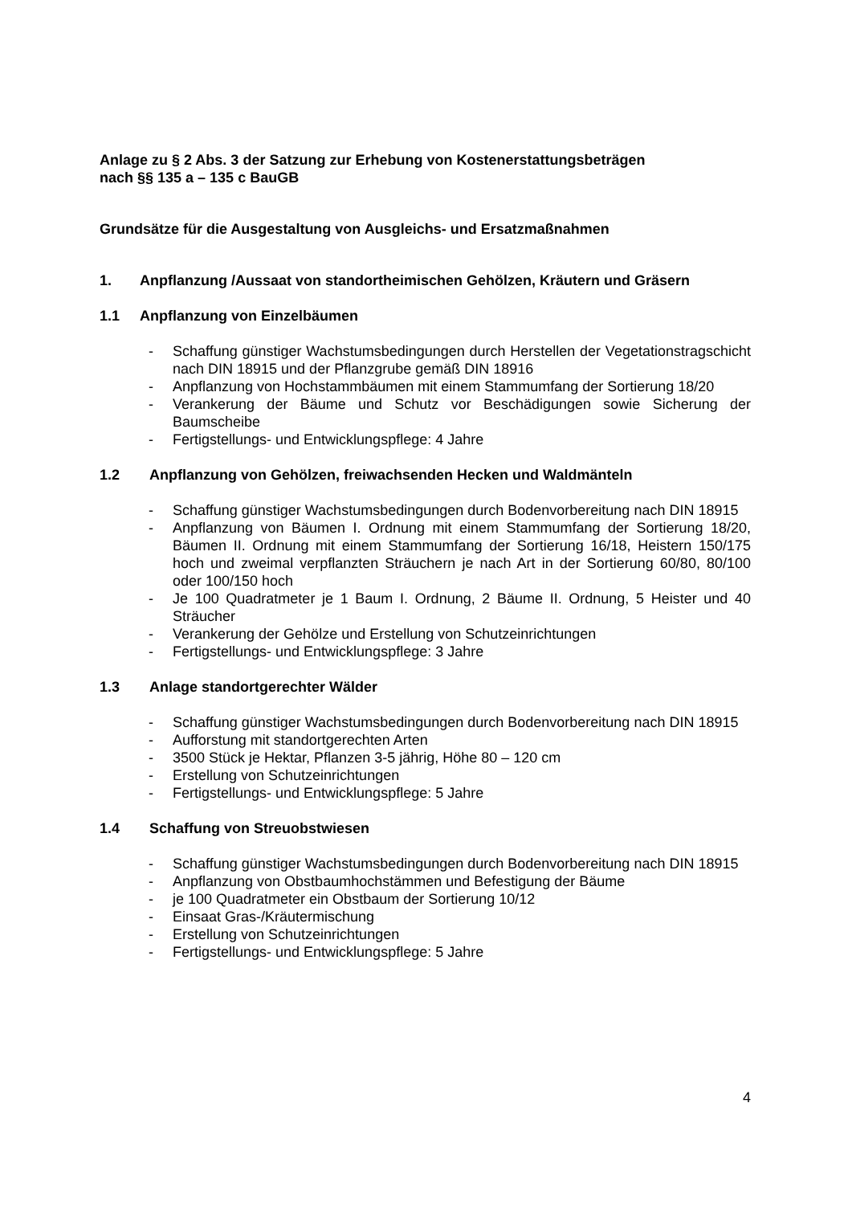Anlage zu § 2 Abs. 3 der Satzung zur Erhebung von Kostenerstattungsbeträgen
nach §§ 135 a – 135 c BauGB
Grundsätze für die Ausgestaltung von Ausgleichs- und Ersatzmaßnahmen
1. Anpflanzung /Aussaat von standortheimischen Gehölzen, Kräutern und Gräsern
1.1 Anpflanzung von Einzelbäumen
- Schaffung günstiger Wachstumsbedingungen durch Herstellen der Vegetationstragschicht nach DIN 18915 und der Pflanzgrube gemäß DIN 18916
- Anpflanzung von Hochstammbäumen mit einem Stammumfang der Sortierung 18/20
- Verankerung der Bäume und Schutz vor Beschädigungen sowie Sicherung der Baumscheibe
- Fertigstellungs- und Entwicklungspflege: 4 Jahre
1.2 Anpflanzung von Gehölzen, freiwachsenden Hecken und Waldmänteln
- Schaffung günstiger Wachstumsbedingungen durch Bodenvorbereitung nach DIN 18915
- Anpflanzung von Bäumen I. Ordnung mit einem Stammumfang der Sortierung 18/20, Bäumen II. Ordnung mit einem Stammumfang der Sortierung 16/18, Heistern 150/175 hoch und zweimal verpflanzten Sträuchern je nach Art in der Sortierung 60/80, 80/100 oder 100/150 hoch
- Je 100 Quadratmeter je 1 Baum I. Ordnung, 2 Bäume II. Ordnung, 5 Heister und 40 Sträucher
- Verankerung der Gehölze und Erstellung von Schutzeinrichtungen
- Fertigstellungs- und Entwicklungspflege: 3 Jahre
1.3 Anlage standortgerechter Wälder
- Schaffung günstiger Wachstumsbedingungen durch Bodenvorbereitung nach DIN 18915
- Aufforstung mit standortgerechten Arten
- 3500 Stück je Hektar, Pflanzen 3-5 jährig, Höhe 80 – 120 cm
- Erstellung von Schutzeinrichtungen
- Fertigstellungs- und Entwicklungspflege: 5 Jahre
1.4 Schaffung von Streuobstwiesen
- Schaffung günstiger Wachstumsbedingungen durch Bodenvorbereitung nach DIN 18915
- Anpflanzung von Obstbaumhochstämmen und Befestigung der Bäume
- je 100 Quadratmeter ein Obstbaum der Sortierung 10/12
- Einsaat Gras-/Kräutermischung
- Erstellung von Schutzeinrichtungen
- Fertigstellungs- und Entwicklungspflege: 5 Jahre
4